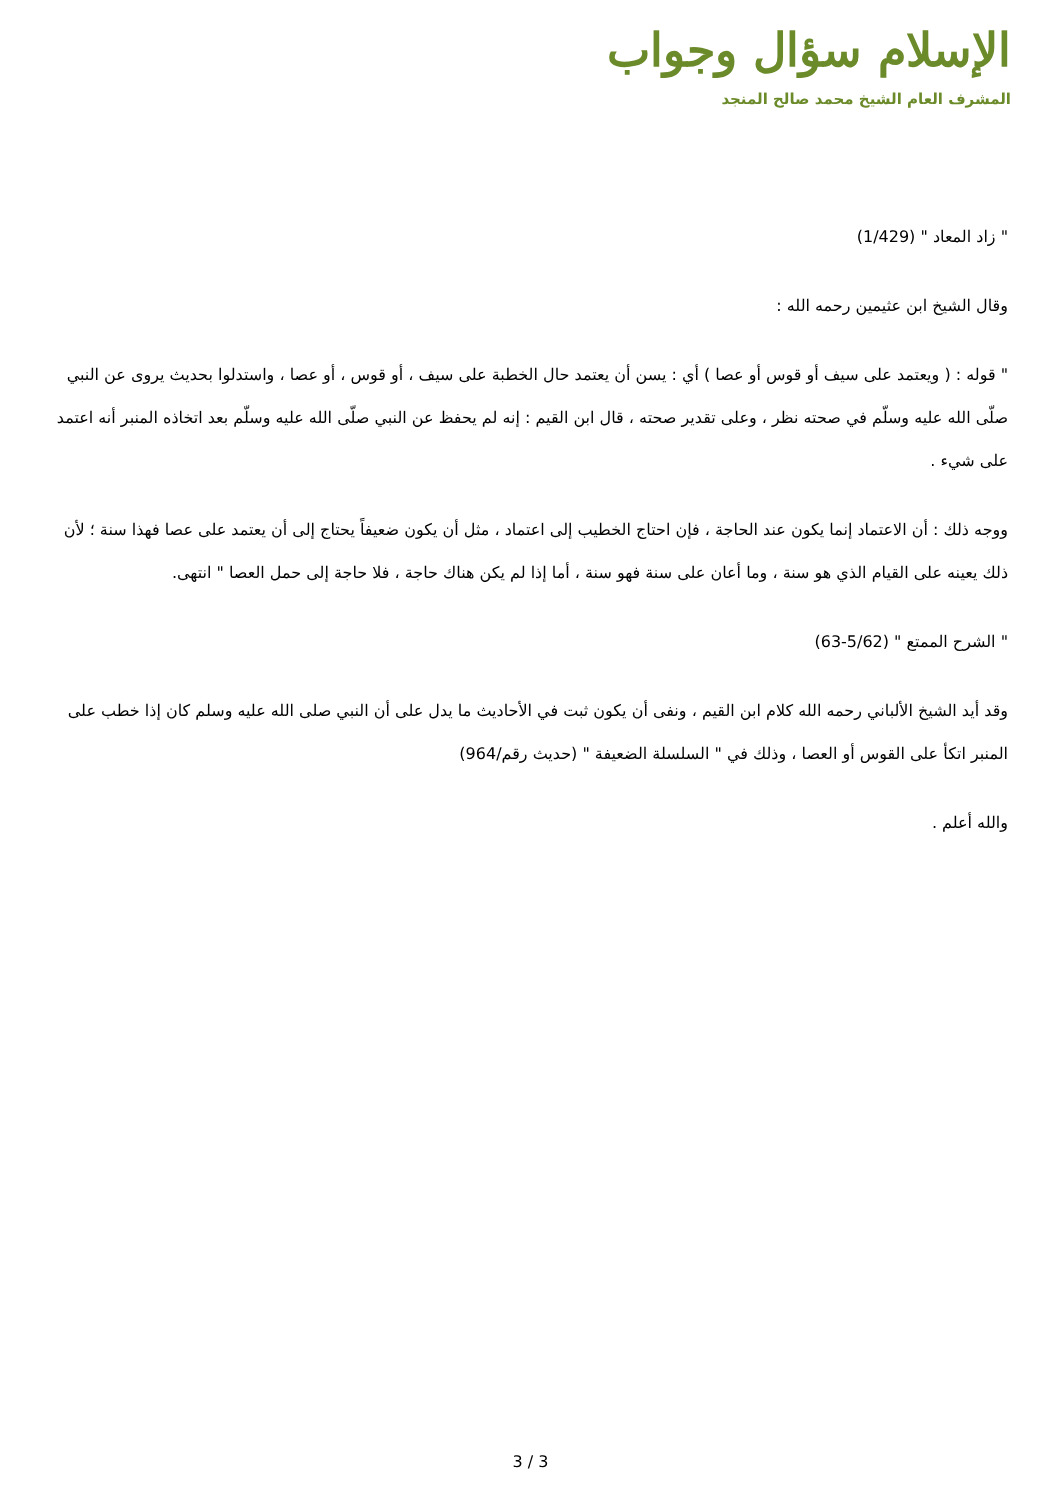الإسلام سؤال وجواب
المشرف العام الشيخ محمد صالح المنجد
" زاد المعاد " (1/429)
وقال الشيخ ابن عثيمين رحمه الله :
" قوله : ( ويعتمد على سيف أو قوس أو عصا ) أي : يسن أن يعتمد حال الخطبة على سيف ، أو قوس ، أو عصا ، واستدلوا بحديث يروى عن النبي صلّى الله عليه وسلّم في صحته نظر ، وعلى تقدير صحته ، قال ابن القيم : إنه لم يحفظ عن النبي صلّى الله عليه وسلّم بعد اتخاذه المنبر أنه اعتمد على شيء .
ووجه ذلك : أن الاعتماد إنما يكون عند الحاجة ، فإن احتاج الخطيب إلى اعتماد ، مثل أن يكون ضعيفاً يحتاج إلى أن يعتمد على عصا فهذا سنة ؛ لأن ذلك يعينه على القيام الذي هو سنة ، وما أعان على سنة فهو سنة ، أما إذا لم يكن هناك حاجة ، فلا حاجة إلى حمل العصا " انتهى.
" الشرح الممتع " (5/62-63)
وقد أيد الشيخ الألباني رحمه الله كلام ابن القيم ، ونفى أن يكون ثبت في الأحاديث ما يدل على أن النبي صلى الله عليه وسلم كان إذا خطب على المنبر اتكأ على القوس أو العصا ، وذلك في " السلسلة الضعيفة " (حديث رقم/964)
والله أعلم .
3 / 3